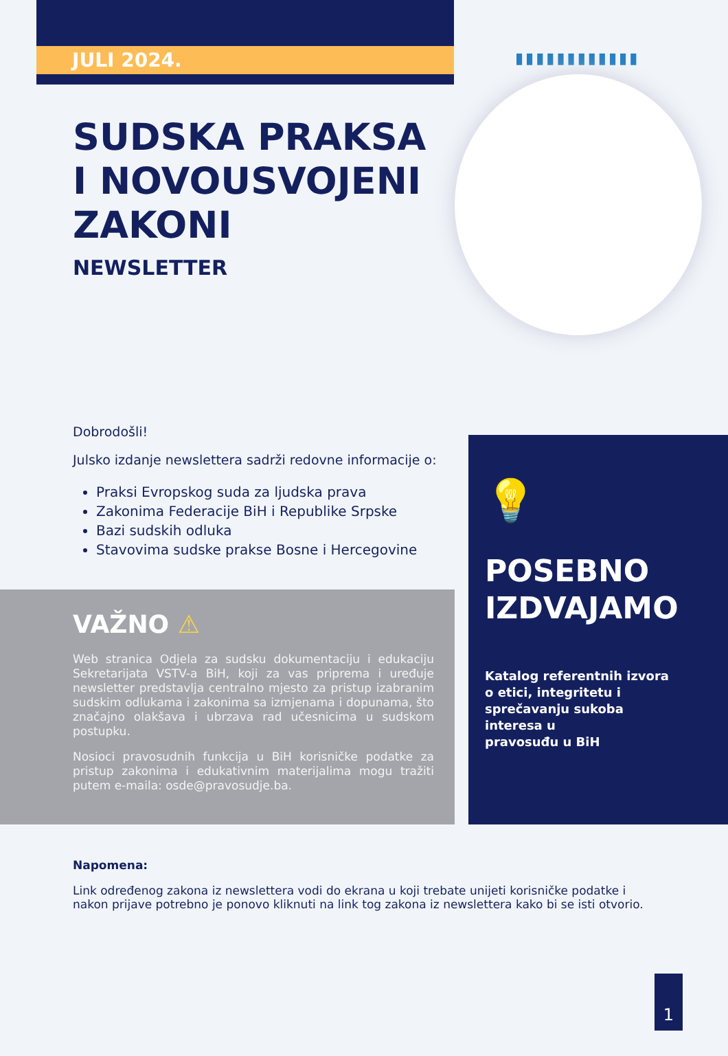JULI 2024. ▮▮▮▮▮▮▮▮▮▮▮▮
SUDSKA PRAKSA
I NOVOUSVOJENI
ZAKONI
NEWSLETTER
Dobrodošli!
Julsko izdanje newslettera sadrži redovne informacije o:
Praksi Evropskog suda za ljudska prava
Zakonima Federacije BiH i Republike Srpske
Bazi sudskih odluka
Stavovima sudske prakse Bosne i Hercegovine
VAŽNO ⚠
Web stranica Odjela za sudsku dokumentaciju i edukaciju Sekretarijata VSTV-a BiH, koji za vas priprema i uređuje newsletter predstavlja centralno mjesto za pristup izabranim sudskim odlukama i zakonima sa izmjenama i dopunama, što značajno olakšava i ubrzava rad učesnicima u sudskom postupku.
Nosioci pravosudnih funkcija u BiH korisničke podatke za pristup zakonima i edukativnim materijalima mogu tražiti putem e-maila: osde@pravosudje.ba.
💡
POSEBNO
IZDVAJAMO
Katalog referentnih izvora
o etici, integritetu i
sprečavanju sukoba
interesa u
pravosuđu u BiH
Napomena:
Link određenog zakona iz newslettera vodi do ekrana u koji trebate unijeti korisničke podatke i nakon prijave potrebno je ponovo kliknuti na link tog zakona iz newslettera kako bi se isti otvorio.
1